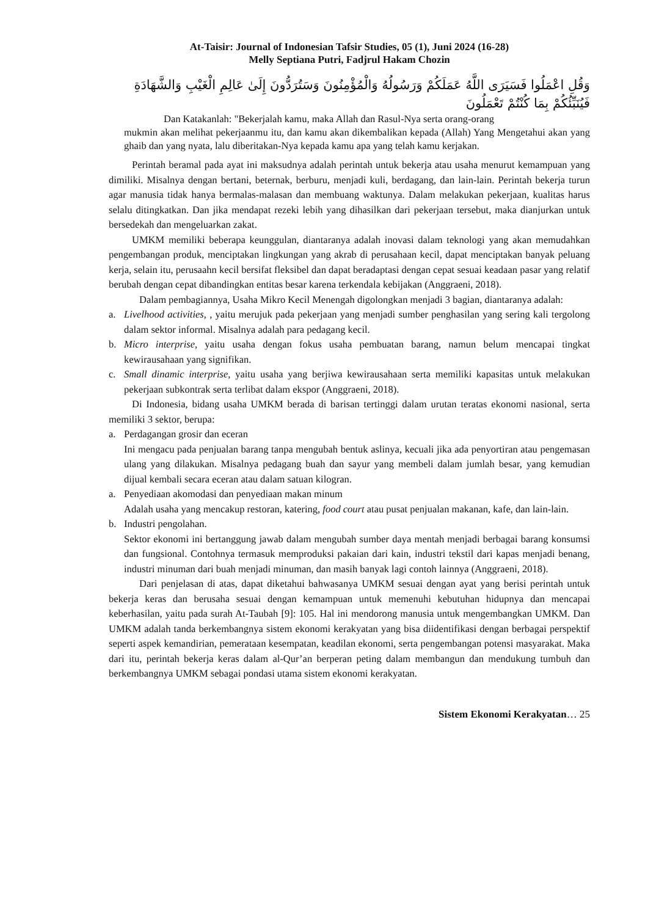At-Taisir: Journal of Indonesian Tafsir Studies, 05 (1), Juni 2024 (16-28)
Melly Septiana Putri, Fadjrul Hakam Chozin
وَقُلِ اعْمَلُوا فَسَيَرَى اللَّهُ عَمَلَكُمْ وَرَسُولُهُ وَالْمُؤْمِنُونَ وَسَتُرَدُّونَ إِلَىٰ عَالِمِ الْغَيْبِ وَالشَّهَادَةِ فَيُنَبِّئُكُمْ بِمَا كُنْتُمْ تَعْمَلُونَ
Dan Katakanlah: "Bekerjalah kamu, maka Allah dan Rasul-Nya serta orang-orang
mukmin akan melihat pekerjaanmu itu, dan kamu akan dikembalikan kepada (Allah) Yang Mengetahui akan yang ghaib dan yang nyata, lalu diberitakan-Nya kepada kamu apa yang telah kamu kerjakan.
Perintah beramal pada ayat ini maksudnya adalah perintah untuk bekerja atau usaha menurut kemampuan yang dimiliki. Misalnya dengan bertani, beternak, berburu, menjadi kuli, berdagang, dan lain-lain. Perintah bekerja turun agar manusia tidak hanya bermalas-malasan dan membuang waktunya. Dalam melakukan pekerjaan, kualitas harus selalu ditingkatkan. Dan jika mendapat rezeki lebih yang dihasilkan dari pekerjaan tersebut, maka dianjurkan untuk bersedekah dan mengeluarkan zakat.
UMKM memiliki beberapa keunggulan, diantaranya adalah inovasi dalam teknologi yang akan memudahkan pengembangan produk, menciptakan lingkungan yang akrab di perusahaan kecil, dapat menciptakan banyak peluang kerja, selain itu, perusaahn kecil bersifat fleksibel dan dapat beradaptasi dengan cepat sesuai keadaan pasar yang relatif berubah dengan cepat dibandingkan entitas besar karena terkendala kebijakan (Anggraeni, 2018).
Dalam pembagiannya, Usaha Mikro Kecil Menengah digolongkan menjadi 3 bagian, diantaranya adalah:
a. Livelhood activities, , yaitu merujuk pada pekerjaan yang menjadi sumber penghasilan yang sering kali tergolong dalam sektor informal. Misalnya adalah para pedagang kecil.
b. Micro interprise, yaitu usaha dengan fokus usaha pembuatan barang, namun belum mencapai tingkat kewirausahaan yang signifikan.
c. Small dinamic interprise, yaitu usaha yang berjiwa kewirausahaan serta memiliki kapasitas untuk melakukan pekerjaan subkontrak serta terlibat dalam ekspor (Anggraeni, 2018).
Di Indonesia, bidang usaha UMKM berada di barisan tertinggi dalam urutan teratas ekonomi nasional, serta memiliki 3 sektor, berupa:
a. Perdagangan grosir dan eceran
Ini mengacu pada penjualan barang tanpa mengubah bentuk aslinya, kecuali jika ada penyortiran atau pengemasan ulang yang dilakukan. Misalnya pedagang buah dan sayur yang membeli dalam jumlah besar, yang kemudian dijual kembali secara eceran atau dalam satuan kilogran.
a. Penyediaan akomodasi dan penyediaan makan minum
Adalah usaha yang mencakup restoran, katering, food court atau pusat penjualan makanan, kafe, dan lain-lain.
b. Industri pengolahan.
Sektor ekonomi ini bertanggung jawab dalam mengubah sumber daya mentah menjadi berbagai barang konsumsi dan fungsional. Contohnya termasuk memproduksi pakaian dari kain, industri tekstil dari kapas menjadi benang, industri minuman dari buah menjadi minuman, dan masih banyak lagi contoh lainnya (Anggraeni, 2018).
Dari penjelasan di atas, dapat diketahui bahwasanya UMKM sesuai dengan ayat yang berisi perintah untuk bekerja keras dan berusaha sesuai dengan kemampuan untuk memenuhi kebutuhan hidupnya dan mencapai keberhasilan, yaitu pada surah At-Taubah [9]: 105. Hal ini mendorong manusia untuk mengembangkan UMKM. Dan UMKM adalah tanda berkembangnya sistem ekonomi kerakyatan yang bisa diidentifikasi dengan berbagai perspektif seperti aspek kemandirian, pemerataan kesempatan, keadilan ekonomi, serta pengembangan potensi masyarakat. Maka dari itu, perintah bekerja keras dalam al-Qur’an berperan peting dalam membangun dan mendukung tumbuh dan berkembangnya UMKM sebagai pondasi utama sistem ekonomi kerakyatan.
Sistem Ekonomi Kerakyatan… 25